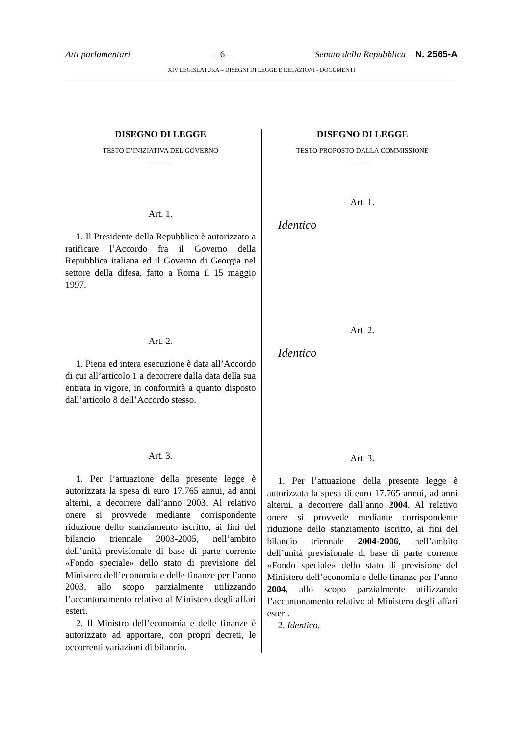Atti parlamentari – 6 – Senato della Repubblica – N. 2565-A
XIV LEGISLATURA – DISEGNI DI LEGGE E RELAZIONI - DOCUMENTI
DISEGNO DI LEGGE
TESTO D’INIZIATIVA DEL GOVERNO
——
Art. 1.
1. Il Presidente della Repubblica è autorizzato a ratificare l’Accordo fra il Governo della Repubblica italiana ed il Governo di Georgia nel settore della difesa, fatto a Roma il 15 maggio 1997.
Art. 2.
1. Piena ed intera esecuzione è data all’Accordo di cui all’articolo 1 a decorrere dalla data della sua entrata in vigore, in conformità a quanto disposto dall’articolo 8 dell’Accordo stesso.
Art. 3.
1. Per l’attuazione della presente legge è autorizzata la spesa di euro 17.765 annui, ad anni alterni, a decorrere dall’anno 2003. Al relativo onere si provvede mediante corrispondente riduzione dello stanziamento iscritto, ai fini del bilancio triennale 2003-2005, nell’ambito dell’unità previsionale di base di parte corrente «Fondo speciale» dello stato di previsione del Ministero dell’economia e delle finanze per l’anno 2003, allo scopo parzialmente utilizzando l’accantonamento relativo al Ministero degli affari esteri.
2. Il Ministro dell’economia e delle finanze è autorizzato ad apportare, con propri decreti, le occorrenti variazioni di bilancio.
DISEGNO DI LEGGE
TESTO PROPOSTO DALLA COMMISSIONE
——
Art. 1.
Identico
Art. 2.
Identico
Art. 3.
1. Per l’attuazione della presente legge è autorizzata la spesa di euro 17.765 annui, ad anni alterni, a decorrere dall’anno 2004. Al relativo onere si provvede mediante corrispondente riduzione dello stanziamento iscritto, ai fini del bilancio triennale 2004-2006, nell’ambito dell’unità previsionale di base di parte corrente «Fondo speciale» dello stato di previsione del Ministero dell’economia e delle finanze per l’anno 2004, allo scopo parzialmente utilizzando l’accantonamento relativo al Ministero degli affari esteri.
2. Identico.